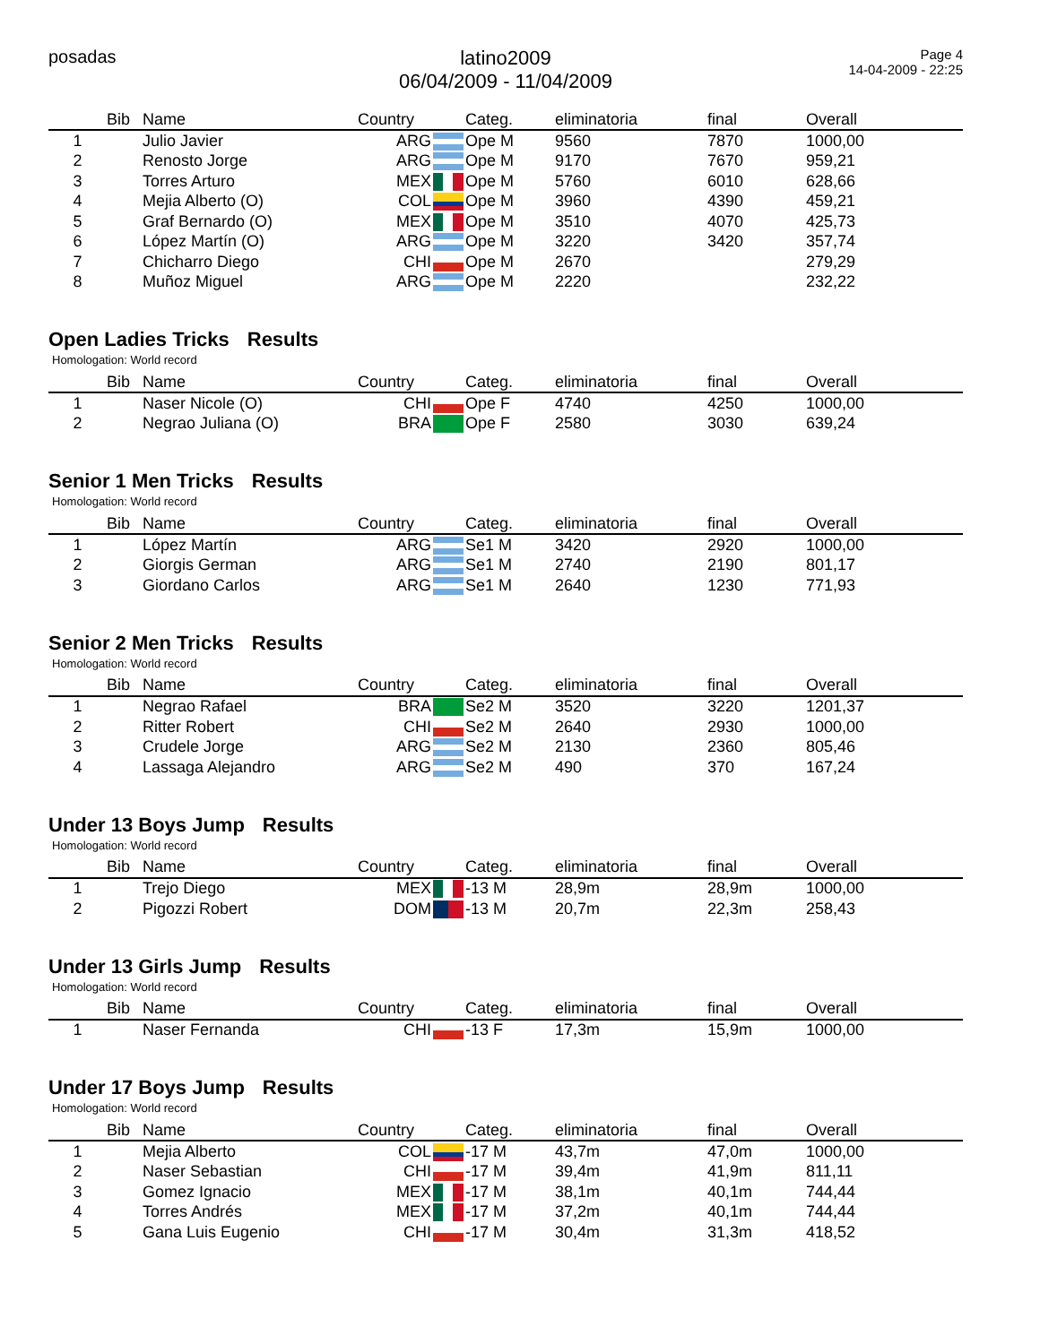posadas latino2009
06/04/2009 - 11/04/2009
Page 4
14-04-2009 - 22:25
| | Bib | Name | Country | Categ. | eliminatoria | final | Overall |
| --- | --- | --- | --- | --- | --- | --- | --- |
| 1 | | Julio Javier | ARG | Ope M | 9560 | 7870 | 1000,00 |
| 2 | | Renosto Jorge | ARG | Ope M | 9170 | 7670 | 959,21 |
| 3 | | Torres Arturo | MEX | Ope M | 5760 | 6010 | 628,66 |
| 4 | | Mejia Alberto (O) | COL | Ope M | 3960 | 4390 | 459,21 |
| 5 | | Graf Bernardo (O) | MEX | Ope M | 3510 | 4070 | 425,73 |
| 6 | | López Martín (O) | ARG | Ope M | 3220 | 3420 | 357,74 |
| 7 | | Chicharro Diego | CHI | Ope M | 2670 | | 279,29 |
| 8 | | Muñoz Miguel | ARG | Ope M | 2220 | | 232,22 |
Open Ladies Tricks Results
Homologation: World record
| | Bib | Name | Country | Categ. | eliminatoria | final | Overall |
| --- | --- | --- | --- | --- | --- | --- | --- |
| 1 | | Naser Nicole (O) | CHI | Ope F | 4740 | 4250 | 1000,00 |
| 2 | | Negrao Juliana (O) | BRA | Ope F | 2580 | 3030 | 639,24 |
Senior 1 Men Tricks Results
Homologation: World record
| | Bib | Name | Country | Categ. | eliminatoria | final | Overall |
| --- | --- | --- | --- | --- | --- | --- | --- |
| 1 | | López Martín | ARG | Se1 M | 3420 | 2920 | 1000,00 |
| 2 | | Giorgis German | ARG | Se1 M | 2740 | 2190 | 801,17 |
| 3 | | Giordano Carlos | ARG | Se1 M | 2640 | 1230 | 771,93 |
Senior 2 Men Tricks Results
Homologation: World record
| | Bib | Name | Country | Categ. | eliminatoria | final | Overall |
| --- | --- | --- | --- | --- | --- | --- | --- |
| 1 | | Negrao Rafael | BRA | Se2 M | 3520 | 3220 | 1201,37 |
| 2 | | Ritter Robert | CHI | Se2 M | 2640 | 2930 | 1000,00 |
| 3 | | Crudele Jorge | ARG | Se2 M | 2130 | 2360 | 805,46 |
| 4 | | Lassaga Alejandro | ARG | Se2 M | 490 | 370 | 167,24 |
Under 13 Boys Jump Results
Homologation: World record
| | Bib | Name | Country | Categ. | eliminatoria | final | Overall |
| --- | --- | --- | --- | --- | --- | --- | --- |
| 1 | | Trejo Diego | MEX | -13 M | 28,9m | 28,9m | 1000,00 |
| 2 | | Pigozzi Robert | DOM | -13 M | 20,7m | 22,3m | 258,43 |
Under 13 Girls Jump Results
Homologation: World record
| | Bib | Name | Country | Categ. | eliminatoria | final | Overall |
| --- | --- | --- | --- | --- | --- | --- | --- |
| 1 | | Naser Fernanda | CHI | -13 F | 17,3m | 15,9m | 1000,00 |
Under 17 Boys Jump Results
Homologation: World record
| | Bib | Name | Country | Categ. | eliminatoria | final | Overall |
| --- | --- | --- | --- | --- | --- | --- | --- |
| 1 | | Mejia Alberto | COL | -17 M | 43,7m | 47,0m | 1000,00 |
| 2 | | Naser Sebastian | CHI | -17 M | 39,4m | 41,9m | 811,11 |
| 3 | | Gomez Ignacio | MEX | -17 M | 38,1m | 40,1m | 744,44 |
| 4 | | Torres Andrés | MEX | -17 M | 37,2m | 40,1m | 744,44 |
| 5 | | Gana Luis Eugenio | CHI | -17 M | 30,4m | 31,3m | 418,52 |